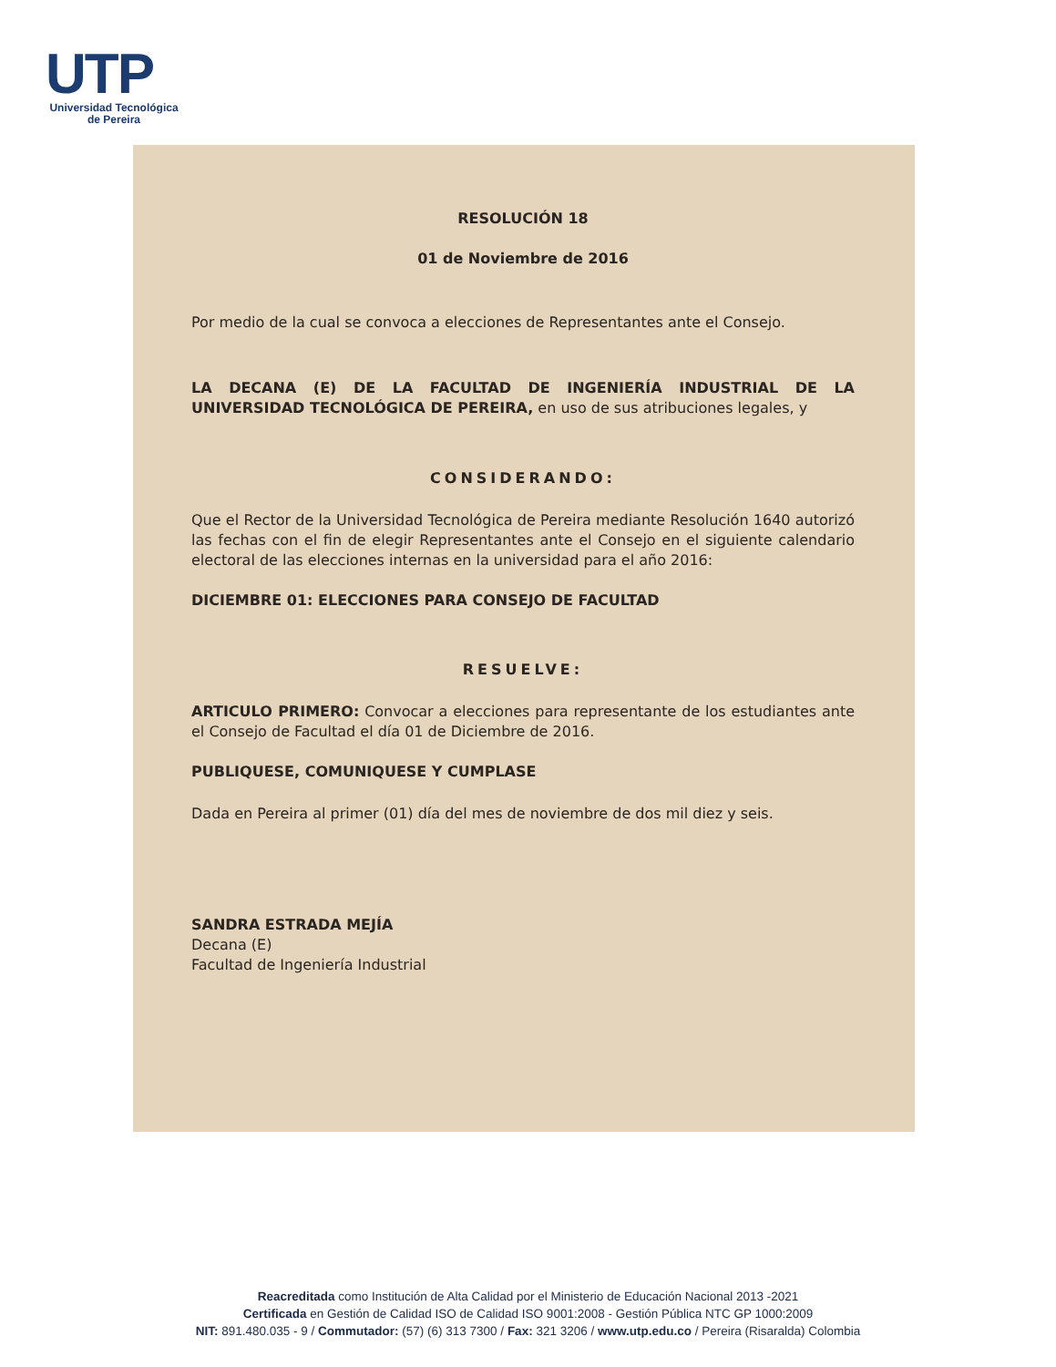UTP
Universidad Tecnológica
de Pereira
RESOLUCIÓN 18
01 de Noviembre de 2016
Por medio de la cual se convoca a elecciones de Representantes ante el Consejo.
LA DECANA (E) DE LA FACULTAD DE INGENIERÍA INDUSTRIAL DE LA UNIVERSIDAD TECNOLÓGICA DE PEREIRA, en uso de sus atribuciones legales, y
CONSIDERANDO:
Que el Rector de la Universidad Tecnológica de Pereira mediante Resolución 1640 autorizó las fechas con el fin de elegir Representantes ante el Consejo en el siguiente calendario electoral de las elecciones internas en la universidad para el año 2016:
DICIEMBRE 01: ELECCIONES PARA CONSEJO DE FACULTAD
RESUELVE:
ARTICULO PRIMERO: Convocar a elecciones para representante de los estudiantes ante el Consejo de Facultad el día 01 de Diciembre de 2016.
PUBLIQUESE, COMUNIQUESE Y CUMPLASE
Dada en Pereira al primer (01) día del mes de noviembre de dos mil diez y seis.
SANDRA ESTRADA MEJÍA
Decana (E)
Facultad de Ingeniería Industrial
Reacreditada como Institución de Alta Calidad por el Ministerio de Educación Nacional 2013 -2021
Certificada en Gestión de Calidad ISO de Calidad ISO 9001:2008 - Gestión Pública NTC GP 1000:2009
NIT: 891.480.035 - 9 / Commutador: (57) (6) 313 7300 / Fax: 321 3206 / www.utp.edu.co / Pereira (Risaralda) Colombia